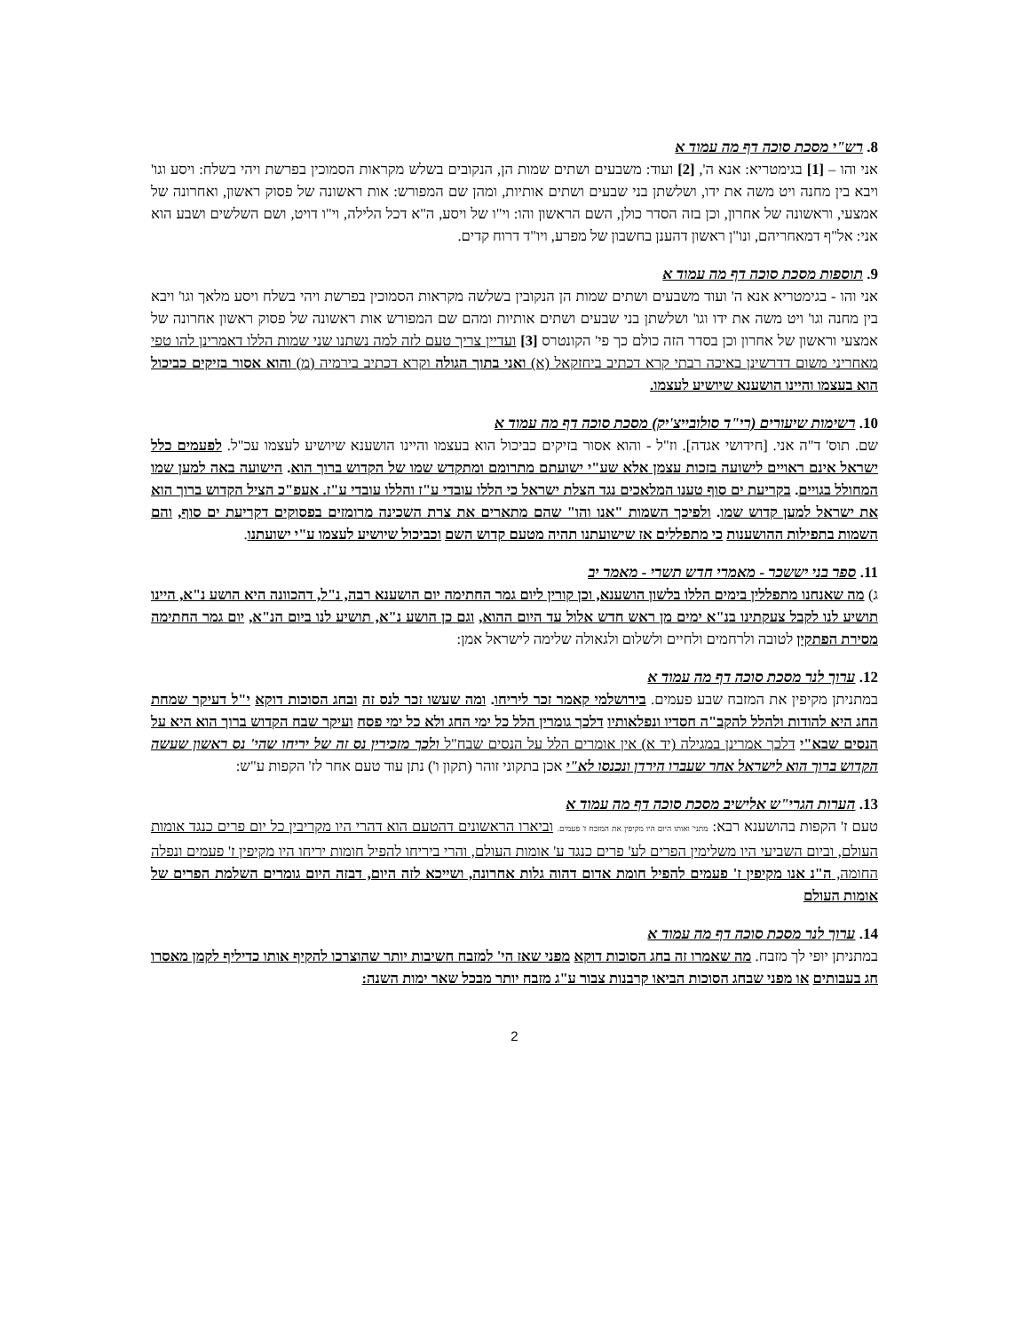8. רש"י מסכת סוכה דף מה עמוד א
אני והו – [1] בגימטריא: אנא ה', [2] ועוד: משבעים ושתים שמות הן, הנקובים בשלש מקראות הסמוכין בפרשת ויהי בשלח: ויסע וגו' ויבא בין מחנה ויט משה את ידו, ושלשתן בני שבעים ושתים אותיות, ומהן שם המפורש: אות ראשונה של פסוק ראשון, ואחרונה של אמצעי, וראשונה של אחרון, וכן בזה הסדר כולן, השם הראשון והו: וי"ו של ויסע, ה"א דכל הלילה, וי"ו דויט, ושם השלשים ושבע הוא אני: אל"ף דמאחריהם, ונו"ן ראשון דהענן בחשבון של מפרע, ויו"ד דרוח קדים.
9. תוספות מסכת סוכה דף מה עמוד א
אני והו - בגימטריא אנא ה' ועוד משבעים ושתים שמות הן הנקובין בשלשה מקראות הסמוכין בפרשת ויהי בשלח ויסע מלאך וגו' ויבא בין מחנה וגו' ויט משה את ידו וגו' ושלשתן בני שבעים ושתים אותיות ומהם שם המפורש אות ראשונה של פסוק ראשון אחרונה של אמצעי וראשון של אחרון וכן בסדר הזה כולם כך פי' הקונטרס [3] ועדיין צריך טעם לזה למה נשתנו שני שמות הללו דאמרינן להו טפי מאחריני משום דדרשינן באיכה רבתי קרא דכתיב ביחזקאל (א) ואני בתוך הגולה וקרא דכתיב בירמיה (מ) והוא אסור בזיקים כביכול הוא בעצמו והיינו הושענא שיושיע לעצמו.
10. רשימות שיעורים (רי"ד סולובייצ'יק) מסכת סוכה דף מה עמוד א
שם. תוס' ד"ה אני. [חידושי אגדה]. וז"ל - והוא אסור בזיקים כביכול הוא בעצמו והיינו הושענא שיושיע לעצמו עכ"ל. לפעמים כלל ישראל אינם ראויים לישועה בזכות עצמן אלא שע"י ישועתם מתרומם ומתקדש שמו של הקדוש ברוך הוא. הישועה באה למען שמו המחולל בגויים. בקריעת ים סוף טענו המלאכים נגד הצלת ישראל כי הללו עובדי ע"ז והללו עובדי ע"ז. אעפ"כ הציל הקדוש ברוך הוא את ישראל למען קדוש שמו. ולפיכך השמות "אנו והו" שהם מתארים את צרת השכינה מרומזים בפסוקים דקריעת ים סוף, והם השמות בתפילות ההושענות כי מתפללים אז שישועתנו תהיה מטעם קדוש השם וכביכול שיושיע לעצמו ע"י ישועתנו.
11. ספר בני יששכר - מאמרי חדש תשרי - מאמר יב
ג) מה שאנחנו מתפללין בימים הללו בלשון הושענא, וכן קורין ליום גמר החתימה יום הושענא רבה, נ"ל, דהכוונה היא הושע נ"א, היינו תושיע לנו לקבל צעקתינו בנ"א ימים מן ראש חדש אלול עד היום ההוא, וגם כן הושע נ"א, תושיע לנו ביום הנ"א, יום גמר החתימה מסירת הפתקין לטובה ולרחמים ולחיים ולשלום ולגאולה שלימה לישראל אמן:
12. ערוך לנר מסכת סוכה דף מה עמוד א
במתניתן מקיפין את המזבח שבע פעמים. בירושלמי קאמר זכר ליריחו. ומה שעשו זכר לנס זה ובחג הסוכות דוקא י"ל דעיקר שמחת החג היא להודות ולהלל להקב"ה חסדיו ונפלאותיו דלכך גומרין הלל כל ימי החג ולא כל ימי פסח ועיקר שבח הקדוש ברוך הוא היא על הנסים שבא"י דלכך אמרינן במגילה (יד א) אין אומרים הלל על הנסים שבח"ל ולכך מזכירין נס זה של יריחו שהי' נס ראשון שעשה הקדוש ברוך הוא לישראל אחר שעברו הירדן ונכנסו לא"י אכן בתקוני זוהר (תקון ו') נתן עוד טעם אחר לז' הקפות ע"ש:
13. הערות הגרי"ש אלישיב מסכת סוכה דף מה עמוד א
טעם ז' הקפות בהושענא רבא: מתני' ואותו היום היו מקיפין את המזבח ז' פעמים. וביארו הראשונים דהטעם הוא דהרי היו מקריבין כל יום פרים כנגד אומות העולם, וביום השביעי היו משלימין הפרים לע' פרים כנגד ע' אומות העולם, והרי ביריחו להפיל חומות יריחו היו מקיפין ז' פעמים ונפלה החומה, ה"נ אנו מקיפין ז' פעמים להפיל חומת אדום דהוה גלות אחרונה, ושייכא לזה היום, דבזה היום גומרים השלמת הפרים של אומות העולם
14. ערוך לנר מסכת סוכה דף מה עמוד א
במתניתן יופי לך מזבח. מה שאמרו זה בחג הסוכות דוקא מפני שאז הי' למזבח חשיבות יותר שהוצרכו להקיף אותו כדיליף לקמן מאסרו חג בעבותים או מפני שבחג הסוכות הביאו קרבנות צבור ע"ג מזבח יותר מבכל שאר ימות השנה:
2